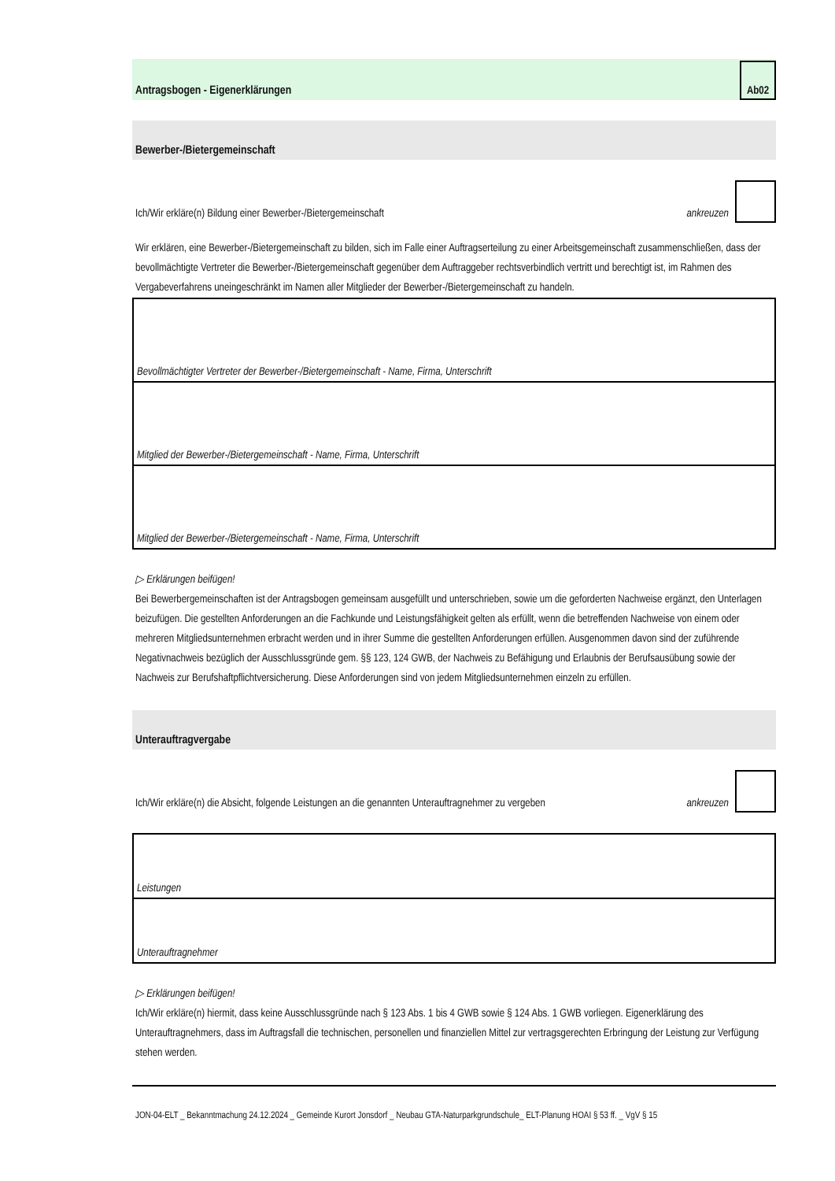Antragsbogen - Eigenerklärungen
Ab02
Bewerber-/Bietergemeinschaft
Ich/Wir erkläre(n) Bildung einer Bewerber-/Bietergemeinschaft ankreuzen
Wir erklären, eine Bewerber-/Bietergemeinschaft zu bilden, sich im Falle einer Auftragserteilung zu einer Arbeitsgemeinschaft zusammenschließen, dass der bevollmächtigte Vertreter die Bewerber-/Bietergemeinschaft gegenüber dem Auftraggeber rechtsverbindlich vertritt und berechtigt ist, im Rahmen des Vergabeverfahrens uneingeschränkt im Namen aller Mitglieder der Bewerber-/Bietergemeinschaft zu handeln.
| Bevollmächtigter Vertreter der Bewerber-/Bietergemeinschaft - Name, Firma, Unterschrift |
| Mitglied der Bewerber-/Bietergemeinschaft - Name, Firma, Unterschrift |
| Mitglied der Bewerber-/Bietergemeinschaft - Name, Firma, Unterschrift |
▷ Erklärungen beifügen!
Bei Bewerbergemeinschaften ist der Antragsbogen gemeinsam ausgefüllt und unterschrieben, sowie um die geforderten Nachweise ergänzt, den Unterlagen beizufügen. Die gestellten Anforderungen an die Fachkunde und Leistungsfähigkeit gelten als erfüllt, wenn die betreffenden Nachweise von einem oder mehreren Mitgliedsunternehmen erbracht werden und in ihrer Summe die gestellten Anforderungen erfüllen. Ausgenommen davon sind der zuführende Negativnachweis bezüglich der Ausschlussgründe gem. §§ 123, 124 GWB, der Nachweis zu Befähigung und Erlaubnis der Berufsausübung sowie der Nachweis zur Berufshaftpflichtversicherung. Diese Anforderungen sind von jedem Mitgliedsunternehmen einzeln zu erfüllen.
Unterauftragvergabe
Ich/Wir erkläre(n) die Absicht, folgende Leistungen an die genannten Unterauftragnehmer zu vergeben ankreuzen
| Leistungen |
| Unterauftragnehmer |
▷ Erklärungen beifügen!
Ich/Wir erkläre(n) hiermit, dass keine Ausschlussgründe nach § 123 Abs. 1 bis 4 GWB sowie § 124 Abs. 1 GWB vorliegen. Eigenerklärung des Unterauftragnehmers, dass im Auftragsfall die technischen, personellen und finanziellen Mittel zur vertragsgerechten Erbringung der Leistung zur Verfügung stehen werden.
JON-04-ELT _ Bekanntmachung 24.12.2024 _ Gemeinde Kurort Jonsdorf _ Neubau GTA-Naturparkgrundschule_ ELT-Planung HOAI § 53 ff. _ VgV § 15